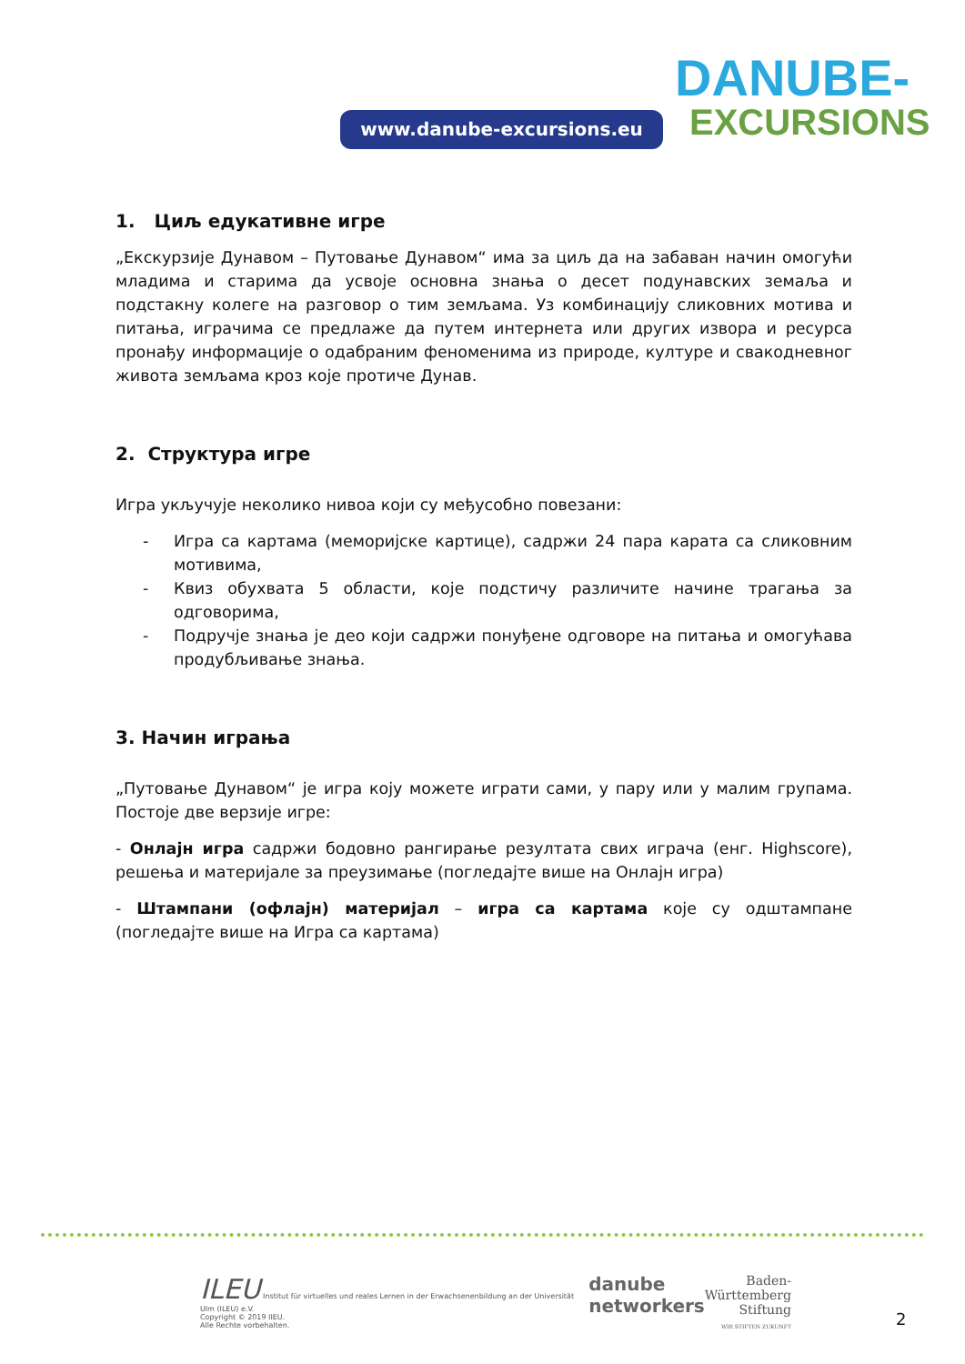www.danube-excursions.eu
DANUBE-
EXCURSIONS
1. Циљ едукативне игре
„Екскурзије Дунавом – Путовање Дунавом“ има за циљ да на забаван начин омогући младима и старима да усвоје основна знања о десет подунавских земаља и подстакну колеге на разговор о тим земљама. Уз комбинацију сликовних мотива и питања, играчима се предлаже да путем интернета или других извора и ресурса пронађу информације о одабраним феноменима из природе, културе и свакодневног живота земљама кроз које протиче Дунав.
2. Структура игре
Игра укључује неколико нивоа који су међусобно повезани:
- Игра са картама (меморијске картице), садржи 24 пара карата са сликовним мотивима,
- Квиз обухвата 5 области, које подстичу различите начине трагања за одговорима,
- Подручје знања је део који садржи понуђене одговоре на питања и омогућава продубљивање знања.
3. Начин играња
„Путовање Дунавом“ је игра коју можете играти сами, у пару или у малим групама. Постоје две верзије игре:
- Онлајн игра садржи бодовно рангирање резултата свих играча (енг. Highscore), решења и материјале за преузимање (погледајте више на Онлајн игра)
- Штампани (офлајн) материјал – игра са картама које су одштампане (погледајте више на Игра са картама)
ILEU Institut für virtuelles und reales Lernen in der Erwachsenenbildung an der Universität Ulm (ILEU) e.V.
Copyright © 2019 IIEU.
Alle Rechte vorbehalten.
danube
networkers
Baden-
Württemberg
Stiftung
WIR STIFTEN ZUKUNFT
2